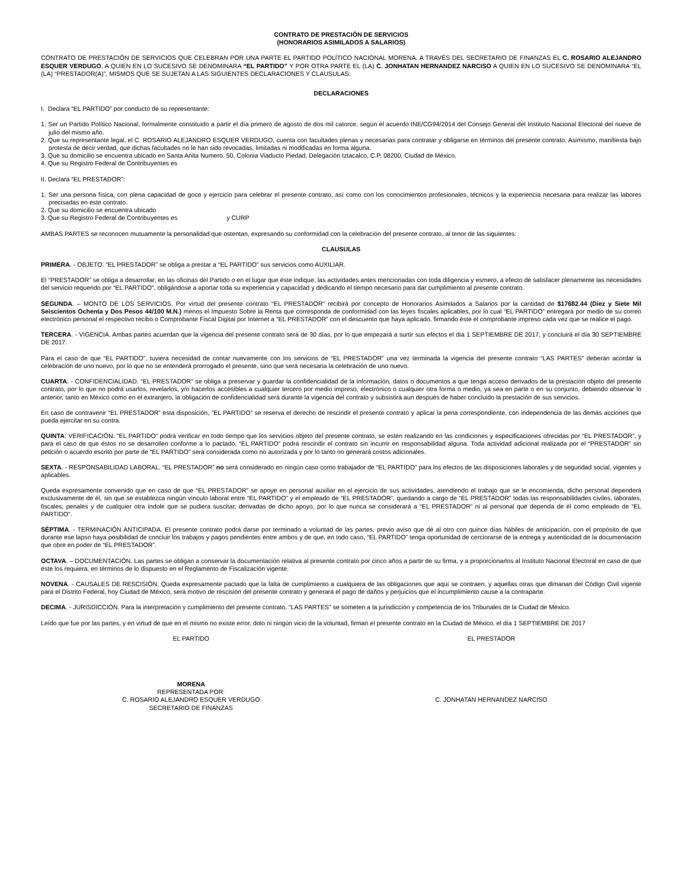CONTRATO DE PRESTACIÓN DE SERVICIOS
(HONORARIOS ASIMILADOS A SALARIOS)
CONTRATO DE PRESTACIÓN DE SERVICIOS QUE CELEBRAN POR UNA PARTE EL PARTIDO POLÍTICO NACIONAL MORENA, A TRAVÉS DEL SECRETARIO DE FINANZAS EL C. ROSARIO ALEJANDRO ESQUER VERDUGO, A QUIEN EN LO SUCESIVO SE DENOMINARA “EL PARTIDO” Y POR OTRA PARTE EL (LA) C. JONHATAN HERNANDEZ NARCISO A QUIEN EN LO SUCESIVO SE DENOMINARA “EL (LA) “PRESTADOR(A)”, MISMOS QUE SE SUJETAN A LAS SIGUIENTES DECLARACIONES Y CLAUSULAS:
DECLARACIONES
I. Declara “EL PARTIDO” por conducto de su representante:
1. Ser un Partido Político Nacional, formalmente constituido a partir el día primero de agosto de dos mil catorce, según el acuerdo INE/CG94/2014 del Consejo General del Instituto Nacional Electoral del nueve de julio del mismo año.
2. Que su representante legal, el C. ROSARIO ALEJANDRO ESQUER VERDUGO, cuenta con facultades plenas y necesarias para contratar y obligarse en términos del presente contrato. Asimismo, manifiesta bajo protesta de decir verdad, que dichas facultades no le han sido revocadas, limitadas ni modificadas en forma alguna.
3. Que su domicilio se encuentra ubicado en Santa Anita Numero. 50, Colonia Viaducto Piedad, Delegación Iztacalco, C.P. 08200, Ciudad de México.
4. Que su Registro Federal de Contribuyentes es
II. Declara “EL PRESTADOR”:
1. Ser una persona física, con plena capacidad de goce y ejercicio para celebrar el presente contrato, así como con los conocimientos profesionales, técnicos y la experiencia necesaria para realizar las labores precisadas en este contrato.
2. Que su domicilio se encuentra ubicado
3. Que su Registro Federal de Contribuyentes es y CURP
AMBAS PARTES se reconocen mutuamente la personalidad que ostentan, expresando su conformidad con la celebración del presente contrato, al tenor de las siguientes:
CLAUSULAS
PRIMERA. - OBJETO. “EL PRESTADOR” se obliga a prestar a “EL PARTIDO” sus servicios como AUXILIAR.
El “PRESTADOR” se obliga a desarrollar, en las oficinas del Partido o en el lugar que éste indique, las actividades antes mencionadas con toda diligencia y esmero, a efecto de satisfacer plenamente las necesidades del servicio requerido por “EL PARTIDO”, obligándose a aportar toda su experiencia y capacidad y dedicando el tiempo necesario para dar cumplimiento al presente contrato.
SEGUNDA. – MONTO DE LOS SERVICIOS. Por virtud del presente contrato “EL PRESTADOR” recibirá por concepto de Honorarios Asimilados a Salarios por la cantidad de $17682.44 (Diez y Siete Mil Seiscientos Ochenta y Dos Pesos 44/100 M.N.) menos el Impuesto Sobre la Renta que corresponda de conformidad con las leyes fiscales aplicables, por lo cual “EL PARTIDO” entregará por medio de su correo electrónico personal el respectivo recibo o Comprobante Fiscal Digital por Internet a “EL PRESTADOR” con el descuento que haya aplicado, firmando éste el comprobante impreso cada vez que se realice el pago.
TERCERA. - VIGENCIA. Ambas partes acuerdan que la vigencia del presente contrato será de 30 días, por lo que empezará a surtir sus efectos el día 1 SEPTIEMBRE DE 2017, y concluirá el día 30 SEPTIEMBRE DE 2017.
Para el caso de que “EL PARTIDO”, tuviera necesidad de contar nuevamente con los servicios de “EL PRESTADOR” una vez terminada la vigencia del presente contrato “LAS PARTES” deberán acordar la celebración de uno nuevo, por lo que no se entenderá prorrogado el presente, sino que será necesaria la celebración de uno nuevo.
CUARTA. - CONFIDENCIALIDAD. “EL PRESTADOR” se obliga a preservar y guardar la confidencialidad de la información, datos o documentos a que tenga acceso derivados de la prestación objeto del presente contrato, por lo que no podrá usarlos, revelarlos, y/o hacerlos accesibles a cualquier tercero por medio impreso, electrónico o cualquier otra forma o medio, ya sea en parte o en su conjunto, debiendo observar lo anterior, tanto en México como en el extranjero, la obligación de confidencialidad será durante la vigencia del contrato y subsistirá aun después de haber concluido la prestación de sus servicios.
En caso de contravenir “EL PRESTADOR” esta disposición, “EL PARTIDO” se reserva el derecho de rescindir el presente contrato y aplicar la pena correspondiente, con independencia de las demás acciones que pueda ejercitar en su contra.
QUINTA: VERIFICACIÓN. “EL PARTIDO” podrá verificar en todo tiempo que los servicios objeto del presente contrato, se estén realizando en las condiciones y especificaciones ofrecidas por “EL PRESTADOR”, y para el caso de que éstos no se desarrollen conforme a lo pactado, “EL PARTIDO” podrá rescindir el contrato sin incurrir en responsabilidad alguna. Toda actividad adicional realizada por el “PRESTADOR” sin petición o acuerdo escrito por parte de “EL PARTIDO” será considerada como no autorizada y por lo tanto no generará costos adicionales.
SEXTA. - RESPONSABILIDAD LABORAL. “EL PRESTADOR” no será considerado en ningún caso como trabajador de “EL PARTIDO” para los efectos de las disposiciones laborales y de seguridad social, vigentes y aplicables.
Queda expresamente convenido que en caso de que “EL PRESTADOR” se apoye en personal auxiliar en el ejercicio de sus actividades, atendiendo el trabajo que se le encomienda, dicho personal dependerá exclusivamente de él, sin que se establezca ningún vínculo laboral entre “EL PARTIDO” y el empleado de “EL PRESTADOR”, quedando a cargo de “EL PRESTADOR” todas las responsabilidades civiles, laborales, fiscales, penales y de cualquier otra índole que se pudiera suscitar, derivadas de dicho apoyo, por lo que nunca se considerará a “EL PRESTADOR” ni al personal que dependa de él como empleado de “EL PARTIDO”.
SÉPTIMA. - TERMINACIÓN ANTICIPADA. El presente contrato podrá darse por terminado a voluntad de las partes, previo aviso que dé al otro con quince días hábiles de anticipación, con el propósito de que durante ese lapso haya posibilidad de concluir los trabajos y pagos pendientes entre ambos y de que, en todo caso, “EL PARTIDO” tenga oportunidad de cerciorarse de la entrega y autenticidad de la documentación que obre en poder de “EL PRESTADOR”.
OCTAVA. – DOCUMENTACIÓN. Las partes se obligan a conservar la documentación relativa al presente contrato por cinco años a partir de su firma, y a proporcionarlos al Instituto Nacional Electoral en caso de que éste los requiera, en términos de lo dispuesto en el Reglamento de Fiscalización vigente.
NOVENA. - CAUSALES DE RESCISIÓN. Queda expresamente pactado que la falta de cumplimiento a cualquiera de las obligaciones que aquí se contraen, y aquellas otras que dimanan del Código Civil vigente para el Distrito Federal, hoy Ciudad de México, será motivo de rescisión del presente contrato y generará el pago de daños y perjuicios que el incumplimiento cause a la contraparte.
DECIMA. - JURISDICCIÓN. Para la interpretación y cumplimiento del presente contrato, “LAS PARTES” se someten a la jurisdicción y competencia de los Tribunales de la Ciudad de México.
Leído que fue por las partes, y en virtud de que en el mismo no existe error, dolo ni ningún vicio de la voluntad, firman el presente contrato en la Ciudad de México, el día 1 SEPTIEMBRE DE 2017
EL PARTIDO EL PRESTADOR
MORENA
REPRESENTADA POR:
C. ROSARIO ALEJANDRO ESQUER VERDUGO
SECRETARIO DE FINANZAS
C. JONHATAN HERNANDEZ NARCISO